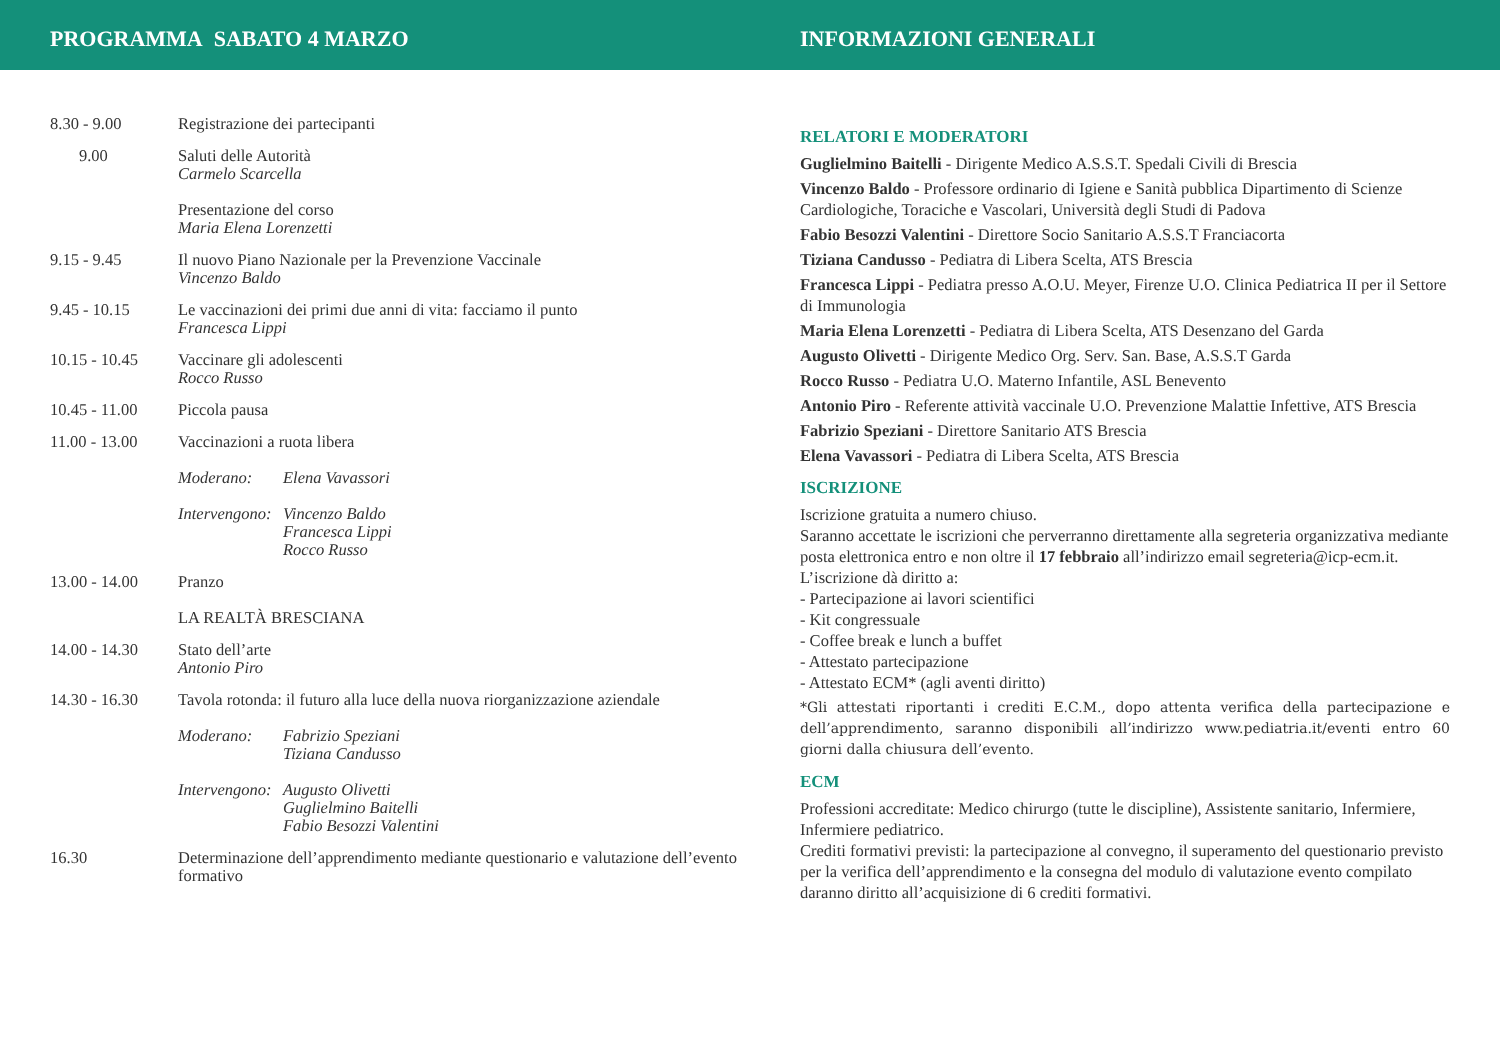PROGRAMMA SABATO 4 MARZO INFORMAZIONI GENERALI
8.30 - 9.00 Registrazione dei partecipanti
9.00 Saluti delle Autorità
Carmelo Scarcella
Presentazione del corso
Maria Elena Lorenzetti
9.15 - 9.45 Il nuovo Piano Nazionale per la Prevenzione Vaccinale
Vincenzo Baldo
9.45 - 10.15 Le vaccinazioni dei primi due anni di vita: facciamo il punto
Francesca Lippi
10.15 - 10.45
Vaccinare gli adolescenti
Rocco Russo
10.45 - 11.00
Piccola pausa
11.00 - 13.00
Vaccinazioni a ruota libera
Moderano: Elena Vavassori
Intervengono:
Vincenzo Baldo
Francesca Lippi
Rocco Russo
13.00 - 14.00
Pranzo
LA REALTÀ BRESCIANA
14.00 - 14.30
Stato dell’arte
Antonio Piro
14.30 - 16.30
Tavola rotonda: il futuro alla luce della nuova riorganizzazione aziendale
Moderano: Fabrizio Speziani
Tiziana Candusso
Intervengono:
Augusto Olivetti
Guglielmino Baitelli
Fabio Besozzi Valentini
16.30 Determinazione dell’apprendimento mediante questionario e valutazione dell’evento formativo
RELATORI E MODERATORI
Guglielmino Baitelli - Dirigente Medico A.S.S.T. Spedali Civili di Brescia
Vincenzo Baldo - Professore ordinario di Igiene e Sanità pubblica Dipartimento di Scienze Cardiologiche, Toraciche e Vascolari, Università degli Studi di Padova
Fabio Besozzi Valentini - Direttore Socio Sanitario A.S.S.T Franciacorta
Tiziana Candusso - Pediatra di Libera Scelta, ATS Brescia
Francesca Lippi - Pediatra presso A.O.U. Meyer, Firenze U.O. Clinica Pediatrica II per il Settore di Immunologia
Maria Elena Lorenzetti - Pediatra di Libera Scelta, ATS Desenzano del Garda
Augusto Olivetti - Dirigente Medico Org. Serv. San. Base, A.S.S.T Garda
Rocco Russo - Pediatra U.O. Materno Infantile, ASL Benevento
Antonio Piro - Referente attività vaccinale U.O. Prevenzione Malattie Infettive, ATS Brescia
Fabrizio Speziani - Direttore Sanitario ATS Brescia
Elena Vavassori - Pediatra di Libera Scelta, ATS Brescia
ISCRIZIONE
Iscrizione gratuita a numero chiuso.
Saranno accettate le iscrizioni che perverranno direttamente alla segreteria organizzativa mediante posta elettronica entro e non oltre il 17 febbraio all’indirizzo email segreteria@icp-ecm.it.
L’iscrizione dà diritto a:
- Partecipazione ai lavori scientifici
- Kit congressuale
- Coffee break e lunch a buffet
- Attestato partecipazione
- Attestato ECM* (agli aventi diritto)
*Gli attestati riportanti i crediti E.C.M., dopo attenta verifica della partecipazione e dell’apprendimento, saranno disponibili all’indirizzo www.pediatria.it/eventi entro 60 giorni dalla chiusura dell’evento.
ECM
Professioni accreditate: Medico chirurgo (tutte le discipline), Assistente sanitario, Infermiere, Infermiere pediatrico.
Crediti formativi previsti: la partecipazione al convegno, il superamento del questionario previsto per la verifica dell’apprendimento e la consegna del modulo di valutazione evento compilato daranno diritto all’acquisizione di 6 crediti formativi.